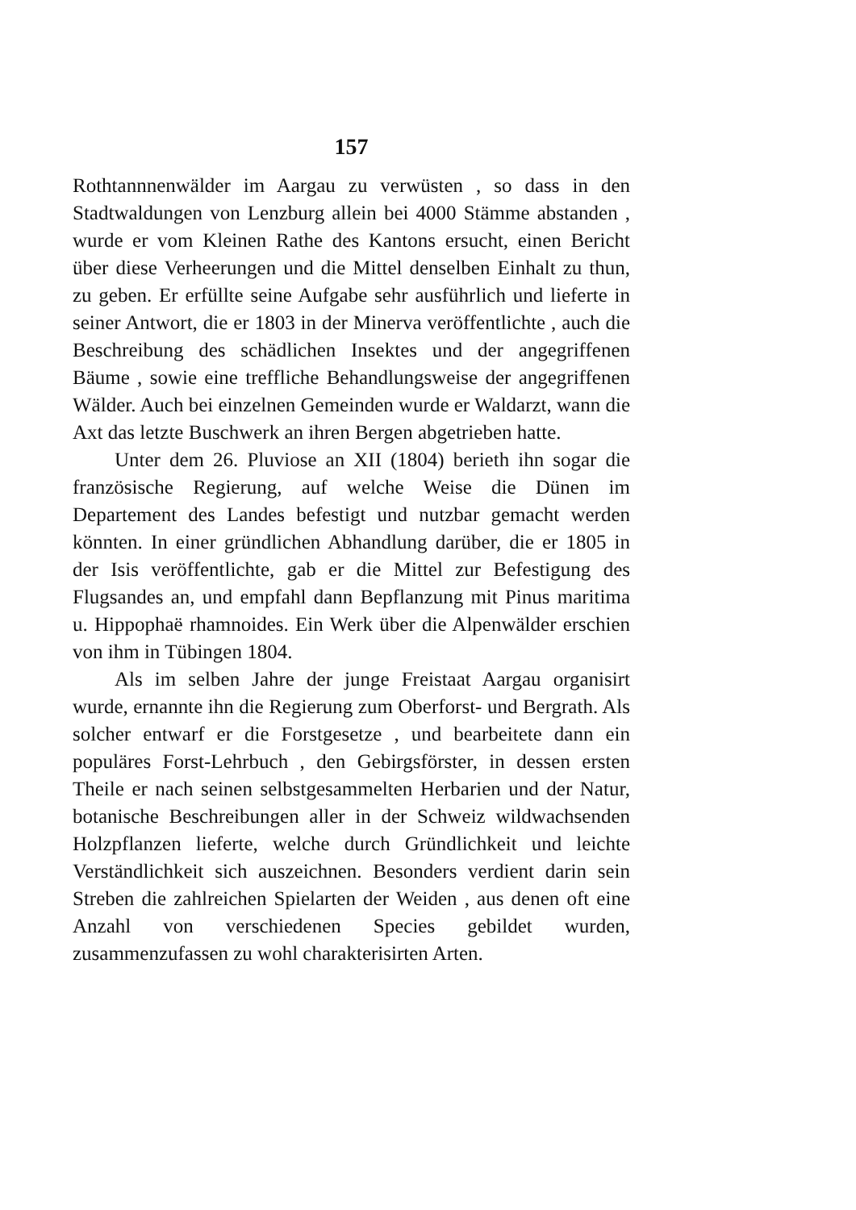157
Rothtannnenwälder im Aargau zu verwüsten , so dass in den Stadtwaldungen von Lenzburg allein bei 4000 Stämme abstanden , wurde er vom Kleinen Rathe des Kantons ersucht, einen Bericht über diese Verheerungen und die Mittel denselben Einhalt zu thun, zu geben. Er erfüllte seine Aufgabe sehr ausführlich und lieferte in seiner Antwort, die er 1803 in der Minerva veröffentlichte , auch die Beschreibung des schädlichen Insektes und der angegriffenen Bäume , sowie eine treffliche Behandlungsweise der angegriffenen Wälder. Auch bei einzelnen Gemeinden wurde er Waldarzt, wann die Axt das letzte Buschwerk an ihren Bergen abgetrieben hatte.
Unter dem 26. Pluviose an XII (1804) berieth ihn sogar die französische Regierung, auf welche Weise die Dünen im Departement des Landes befestigt und nutzbar gemacht werden könnten. In einer gründlichen Abhandlung darüber, die er 1805 in der Isis veröffentlichte, gab er die Mittel zur Befestigung des Flugsandes an, und empfahl dann Bepflanzung mit Pinus maritima u. Hippophaë rhamnoides. Ein Werk über die Alpenwälder erschien von ihm in Tübingen 1804.
Als im selben Jahre der junge Freistaat Aargau organisirt wurde, ernannte ihn die Regierung zum Oberforst- und Bergrath. Als solcher entwarf er die Forstgesetze , und bearbeitete dann ein populäres Forst-Lehrbuch , den Gebirgsförster, in dessen ersten Theile er nach seinen selbstgesammelten Herbarien und der Natur, botanische Beschreibungen aller in der Schweiz wildwachsenden Holzpflanzen lieferte, welche durch Gründlichkeit und leichte Verständlichkeit sich auszeichnen. Besonders verdient darin sein Streben die zahlreichen Spielarten der Weiden , aus denen oft eine Anzahl von verschiedenen Species gebildet wurden, zusammenzufassen zu wohl charakterisirten Arten.